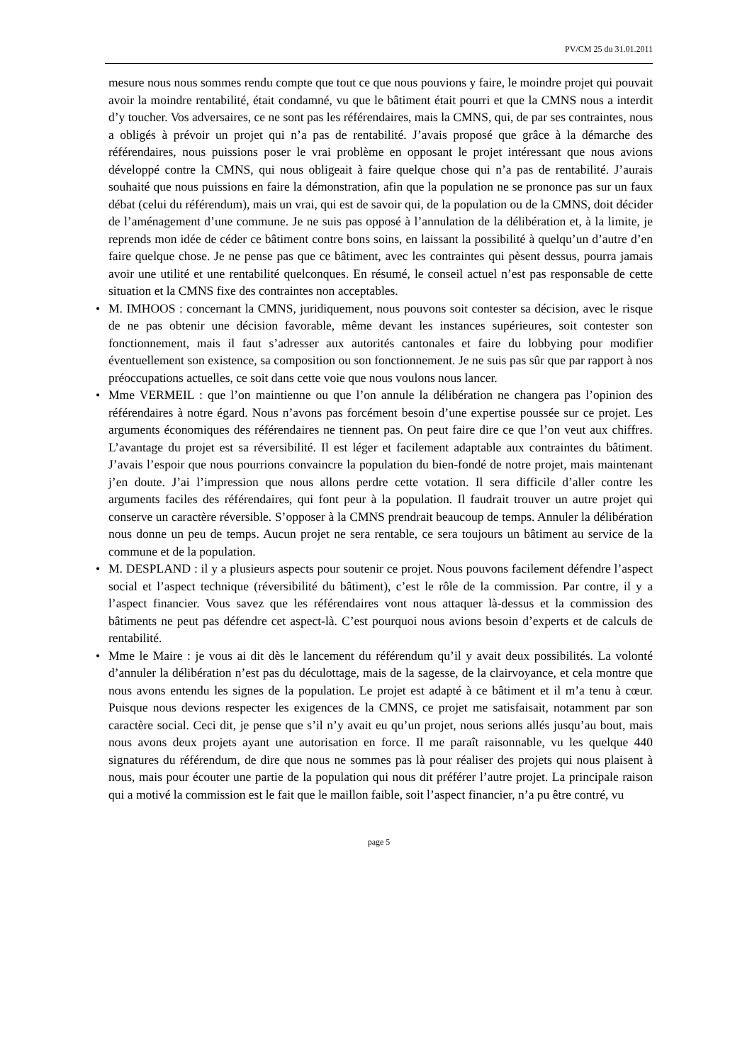PV/CM 25 du 31.01.2011
mesure nous nous sommes rendu compte que tout ce que nous pouvions y faire, le moindre projet qui pouvait avoir la moindre rentabilité, était condamné, vu que le bâtiment était pourri et que la CMNS nous a interdit d’y toucher. Vos adversaires, ce ne sont pas les référendaires, mais la CMNS, qui, de par ses contraintes, nous a obligés à prévoir un projet qui n’a pas de rentabilité. J’avais proposé que grâce à la démarche des référendaires, nous puissions poser le vrai problème en opposant le projet intéressant que nous avions développé contre la CMNS, qui nous obligeait à faire quelque chose qui n’a pas de rentabilité. J’aurais souhaité que nous puissions en faire la démonstration, afin que la population ne se prononce pas sur un faux débat (celui du référendum), mais un vrai, qui est de savoir qui, de la population ou de la CMNS, doit décider de l’aménagement d’une commune. Je ne suis pas opposé à l’annulation de la délibération et, à la limite, je reprends mon idée de céder ce bâtiment contre bons soins, en laissant la possibilité à quelqu’un d’autre d’en faire quelque chose. Je ne pense pas que ce bâtiment, avec les contraintes qui pèsent dessus, pourra jamais avoir une utilité et une rentabilité quelconques. En résumé, le conseil actuel n’est pas responsable de cette situation et la CMNS fixe des contraintes non acceptables.
• M. IMHOOS : concernant la CMNS, juridiquement, nous pouvons soit contester sa décision, avec le risque de ne pas obtenir une décision favorable, même devant les instances supérieures, soit contester son fonctionnement, mais il faut s’adresser aux autorités cantonales et faire du lobbying pour modifier éventuellement son existence, sa composition ou son fonctionnement. Je ne suis pas sûr que par rapport à nos préoccupations actuelles, ce soit dans cette voie que nous voulons nous lancer.
• Mme VERMEIL : que l’on maintienne ou que l’on annule la délibération ne changera pas l’opinion des référendaires à notre égard. Nous n’avons pas forcément besoin d’une expertise poussée sur ce projet. Les arguments économiques des référendaires ne tiennent pas. On peut faire dire ce que l’on veut aux chiffres. L’avantage du projet est sa réversibilité. Il est léger et facilement adaptable aux contraintes du bâtiment. J’avais l’espoir que nous pourrions convaincre la population du bien-fondé de notre projet, mais maintenant j’en doute. J’ai l’impression que nous allons perdre cette votation. Il sera difficile d’aller contre les arguments faciles des référendaires, qui font peur à la population. Il faudrait trouver un autre projet qui conserve un caractère réversible. S’opposer à la CMNS prendrait beaucoup de temps. Annuler la délibération nous donne un peu de temps. Aucun projet ne sera rentable, ce sera toujours un bâtiment au service de la commune et de la population.
• M. DESPLAND : il y a plusieurs aspects pour soutenir ce projet. Nous pouvons facilement défendre l’aspect social et l’aspect technique (réversibilité du bâtiment), c’est le rôle de la commission. Par contre, il y a l’aspect financier. Vous savez que les référendaires vont nous attaquer là-dessus et la commission des bâtiments ne peut pas défendre cet aspect-là. C’est pourquoi nous avions besoin d’experts et de calculs de rentabilité.
• Mme le Maire : je vous ai dit dès le lancement du référendum qu’il y avait deux possibilités. La volonté d’annuler la délibération n’est pas du déculottage, mais de la sagesse, de la clairvoyance, et cela montre que nous avons entendu les signes de la population. Le projet est adapté à ce bâtiment et il m’a tenu à cœur. Puisque nous devions respecter les exigences de la CMNS, ce projet me satisfaisait, notamment par son caractère social. Ceci dit, je pense que s’il n’y avait eu qu’un projet, nous serions allés jusqu’au bout, mais nous avons deux projets ayant une autorisation en force. Il me paraît raisonnable, vu les quelque 440 signatures du référendum, de dire que nous ne sommes pas là pour réaliser des projets qui nous plaisent à nous, mais pour écouter une partie de la population qui nous dit préférer l’autre projet. La principale raison qui a motivé la commission est le fait que le maillon faible, soit l’aspect financier, n’a pu être contré, vu
page 5